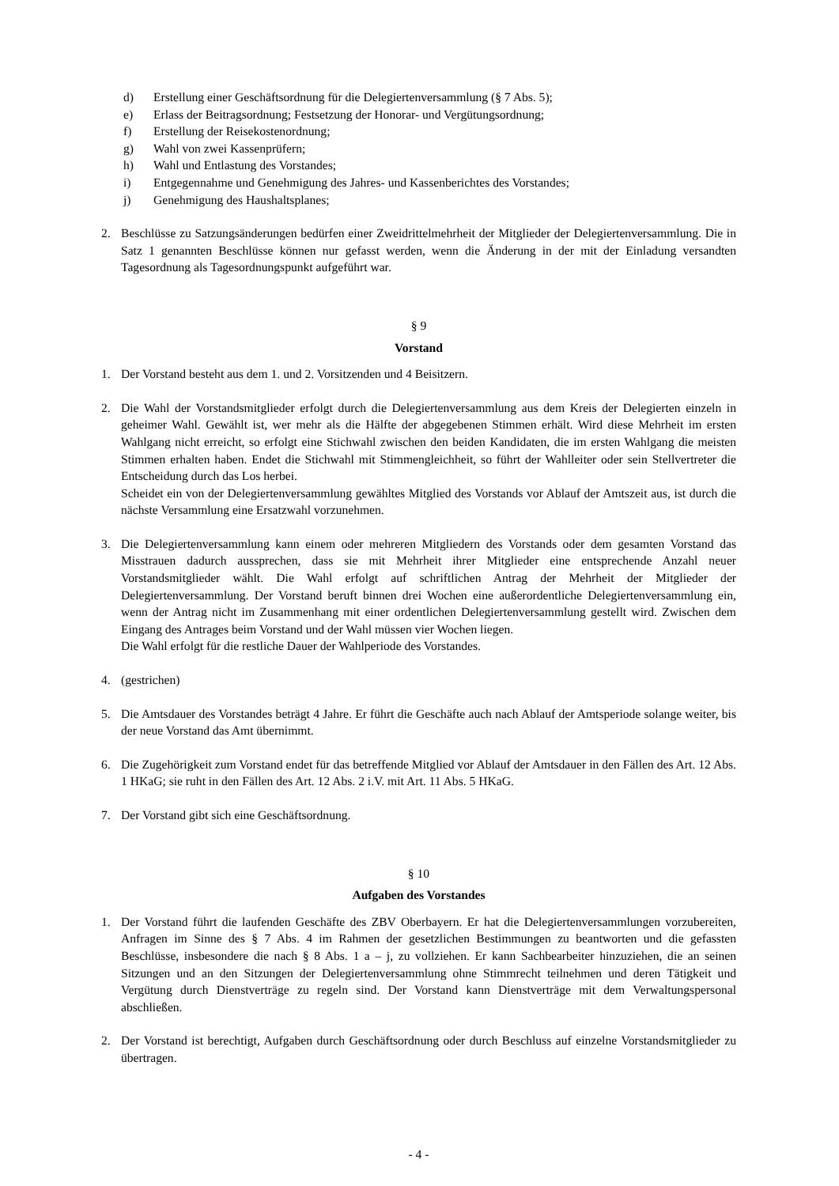d) Erstellung einer Geschäftsordnung für die Delegiertenversammlung (§ 7 Abs. 5);
e) Erlass der Beitragsordnung; Festsetzung der Honorar- und Vergütungsordnung;
f) Erstellung der Reisekostenordnung;
g) Wahl von zwei Kassenprüfern;
h) Wahl und Entlastung des Vorstandes;
i) Entgegennahme und Genehmigung des Jahres- und Kassenberichtes des Vorstandes;
j) Genehmigung des Haushaltsplanes;
2. Beschlüsse zu Satzungsänderungen bedürfen einer Zweidrittelmehrheit der Mitglieder der Delegiertenversammlung. Die in Satz 1 genannten Beschlüsse können nur gefasst werden, wenn die Änderung in der mit der Einladung versandten Tagesordnung als Tagesordnungspunkt aufgeführt war.
§ 9
Vorstand
1. Der Vorstand besteht aus dem 1. und 2. Vorsitzenden und 4 Beisitzern.
2. Die Wahl der Vorstandsmitglieder erfolgt durch die Delegiertenversammlung aus dem Kreis der Delegierten einzeln in geheimer Wahl. Gewählt ist, wer mehr als die Hälfte der abgegebenen Stimmen erhält. Wird diese Mehrheit im ersten Wahlgang nicht erreicht, so erfolgt eine Stichwahl zwischen den beiden Kandidaten, die im ersten Wahlgang die meisten Stimmen erhalten haben. Endet die Stichwahl mit Stimmengleichheit, so führt der Wahlleiter oder sein Stellvertreter die Entscheidung durch das Los herbei.
Scheidet ein von der Delegiertenversammlung gewähltes Mitglied des Vorstands vor Ablauf der Amtszeit aus, ist durch die nächste Versammlung eine Ersatzwahl vorzunehmen.
3. Die Delegiertenversammlung kann einem oder mehreren Mitgliedern des Vorstands oder dem gesamten Vorstand das Misstrauen dadurch aussprechen, dass sie mit Mehrheit ihrer Mitglieder eine entsprechende Anzahl neuer Vorstandsmitglieder wählt. Die Wahl erfolgt auf schriftlichen Antrag der Mehrheit der Mitglieder der Delegiertenversammlung. Der Vorstand beruft binnen drei Wochen eine außerordentliche Delegiertenversammlung ein, wenn der Antrag nicht im Zusammenhang mit einer ordentlichen Delegiertenversammlung gestellt wird. Zwischen dem Eingang des Antrages beim Vorstand und der Wahl müssen vier Wochen liegen.
Die Wahl erfolgt für die restliche Dauer der Wahlperiode des Vorstandes.
4. (gestrichen)
5. Die Amtsdauer des Vorstandes beträgt 4 Jahre. Er führt die Geschäfte auch nach Ablauf der Amtsperiode solange weiter, bis der neue Vorstand das Amt übernimmt.
6. Die Zugehörigkeit zum Vorstand endet für das betreffende Mitglied vor Ablauf der Amtsdauer in den Fällen des Art. 12 Abs. 1 HKaG; sie ruht in den Fällen des Art. 12 Abs. 2 i.V. mit Art. 11 Abs. 5 HKaG.
7. Der Vorstand gibt sich eine Geschäftsordnung.
§ 10
Aufgaben des Vorstandes
1. Der Vorstand führt die laufenden Geschäfte des ZBV Oberbayern. Er hat die Delegiertenversammlungen vorzubereiten, Anfragen im Sinne des § 7 Abs. 4 im Rahmen der gesetzlichen Bestimmungen zu beantworten und die gefassten Beschlüsse, insbesondere die nach § 8 Abs. 1 a – j, zu vollziehen. Er kann Sachbearbeiter hinzuziehen, die an seinen Sitzungen und an den Sitzungen der Delegiertenversammlung ohne Stimmrecht teilnehmen und deren Tätigkeit und Vergütung durch Dienstverträge zu regeln sind. Der Vorstand kann Dienstverträge mit dem Verwaltungspersonal abschließen.
2. Der Vorstand ist berechtigt, Aufgaben durch Geschäftsordnung oder durch Beschluss auf einzelne Vorstandsmitglieder zu übertragen.
- 4 -